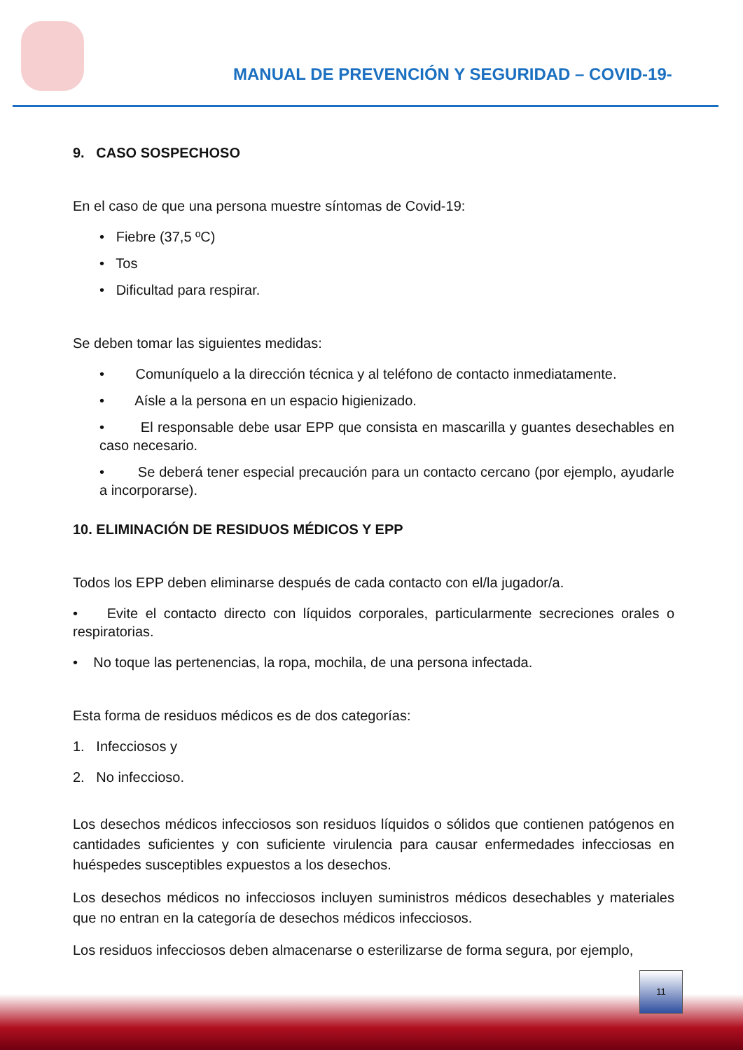MANUAL DE PREVENCIÓN Y SEGURIDAD – COVID-19-
9. CASO SOSPECHOSO
En el caso de que una persona muestre síntomas de Covid-19:
• Fiebre (37,5 ºC)
• Tos
• Dificultad para respirar.
Se deben tomar las siguientes medidas:
• Comuníquelo a la dirección técnica y al teléfono de contacto inmediatamente.
• Aísle a la persona en un espacio higienizado.
• El responsable debe usar EPP que consista en mascarilla y guantes desechables en caso necesario.
• Se deberá tener especial precaución para un contacto cercano (por ejemplo, ayudarle a incorporarse).
10. ELIMINACIÓN DE RESIDUOS MÉDICOS Y EPP
Todos los EPP deben eliminarse después de cada contacto con el/la jugador/a.
• Evite el contacto directo con líquidos corporales, particularmente secreciones orales o respiratorias.
• No toque las pertenencias, la ropa, mochila, de una persona infectada.
Esta forma de residuos médicos es de dos categorías:
1. Infecciosos y
2. No infeccioso.
Los desechos médicos infecciosos son residuos líquidos o sólidos que contienen patógenos en cantidades suficientes y con suficiente virulencia para causar enfermedades infecciosas en huéspedes susceptibles expuestos a los desechos.
Los desechos médicos no infecciosos incluyen suministros médicos desechables y materiales que no entran en la categoría de desechos médicos infecciosos.
Los residuos infecciosos deben almacenarse o esterilizarse de forma segura, por ejemplo,
11